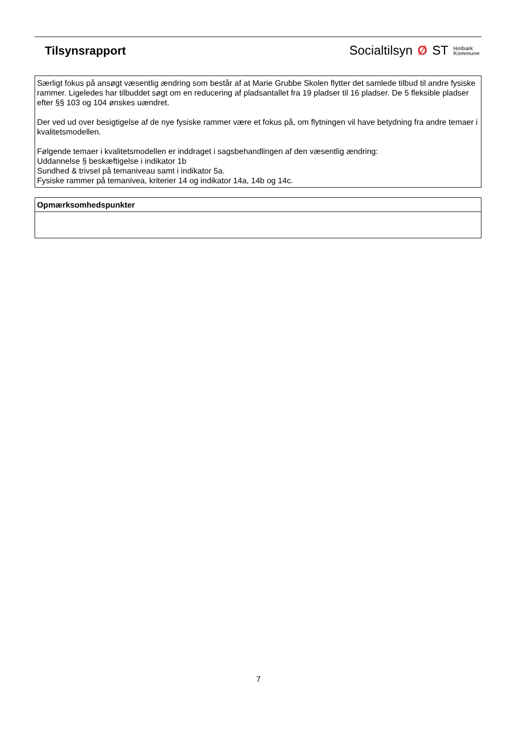Tilsynsrapport
Socialtilsyn Ø ST Holbæk
Kommune
| Særligt fokus på ansøgt væsentlig ændring som består af at Marie Grubbe Skolen flytter det samlede tilbud til andre fysiske rammer. Ligeledes har tilbuddet søgt om en reducering af pladsantallet fra 19 pladser til 16 pladser. De 5 fleksible pladser efter §§ 103 og 104 ønskes uændret. Der ved ud over besigtigelse af de nye fysiske rammer være et fokus på, om flytningen vil have betydning fra andre temaer i kvalitetsmodellen. Følgende temaer i kvalitetsmodellen er inddraget i sagsbehandlingen af den væsentlig ændring: Uddannelse § beskæftigelse i indikator 1b Sundhed & trivsel på temaniveau samt i indikator 5a. Fysiske rammer på temanivea, kriterier 14 og indikator 14a, 14b og 14c. |
| Opmærksomhedspunkter |
| --- |
7